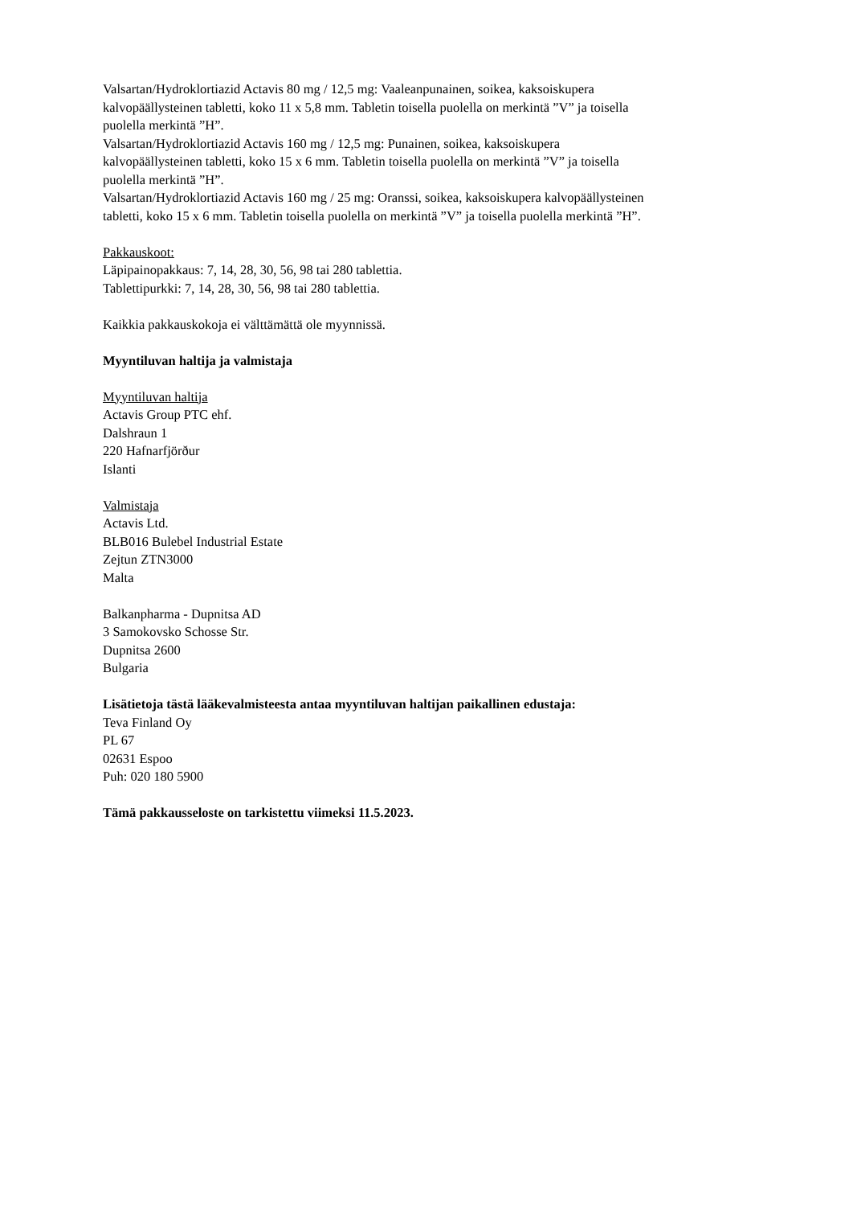Valsartan/Hydroklortiazid Actavis 80 mg / 12,5 mg: Vaaleanpunainen, soikea, kaksoiskupera
kalvopäällysteinen tabletti, koko 11 x 5,8 mm. Tabletin toisella puolella on merkintä ”V” ja toisella
puolella merkintä ”H”.
Valsartan/Hydroklortiazid Actavis 160 mg / 12,5 mg: Punainen, soikea, kaksoiskupera
kalvopäällysteinen tabletti, koko 15 x 6 mm. Tabletin toisella puolella on merkintä ”V” ja toisella
puolella merkintä ”H”.
Valsartan/Hydroklortiazid Actavis 160 mg / 25 mg: Oranssi, soikea, kaksoiskupera kalvopäällysteinen
tabletti, koko 15 x 6 mm. Tabletin toisella puolella on merkintä ”V” ja toisella puolella merkintä ”H”.
Pakkauskoot:
Läpipainopakkaus: 7, 14, 28, 30, 56, 98 tai 280 tablettia.
Tablettipurkki: 7, 14, 28, 30, 56, 98 tai 280 tablettia.
Kaikkia pakkauskokoja ei välttämättä ole myynnissä.
Myyntiluvan haltija ja valmistaja
Myyntiluvan haltija
Actavis Group PTC ehf.
Dalshraun 1
220 Hafnarfjörður
Islanti
Valmistaja
Actavis Ltd.
BLB016 Bulebel Industrial Estate
Zejtun ZTN3000
Malta
Balkanpharma - Dupnitsa AD
3 Samokovsko Schosse Str.
Dupnitsa 2600
Bulgaria
Lisätietoja tästä lääkevalmisteesta antaa myyntiluvan haltijan paikallinen edustaja:
Teva Finland Oy
PL 67
02631 Espoo
Puh: 020 180 5900
Tämä pakkausseloste on tarkistettu viimeksi 11.5.2023.